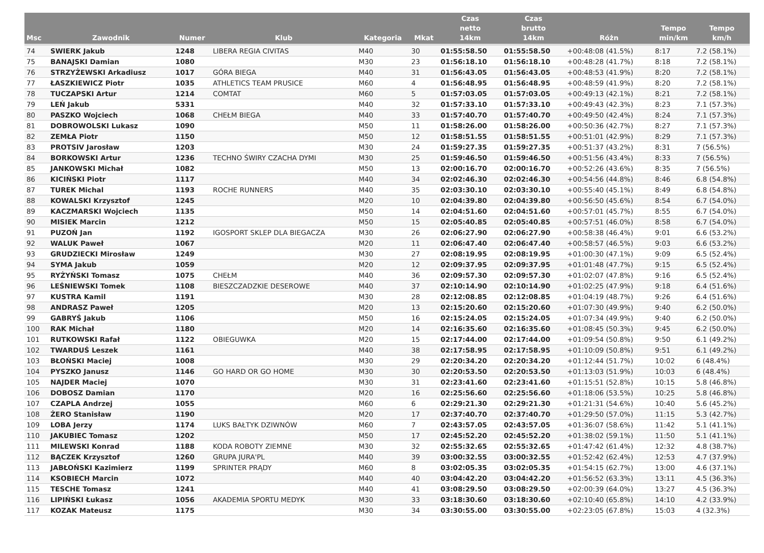| Msc | Zawodnik | Numer | Klub | Kategoria | Mkat | Czas netto 14km | Czas brutto 14km | Różn | Tempo min/km | Tempo km/h |
| --- | --- | --- | --- | --- | --- | --- | --- | --- | --- | --- |
| 74 | SWIERK Jakub | 1248 | LIBERA REGIA CIVITAS | M40 | 30 | 01:55:58.50 | 01:55:58.50 | +00:48:08 (41.5%) | 8:17 | 7.2 (58.1%) |
| 75 | BANAJSKI Damian | 1080 | | M30 | 23 | 01:56:18.10 | 01:56:18.10 | +00:48:28 (41.7%) | 8:18 | 7.2 (58.1%) |
| 76 | STRZYŻEWSKI Arkadiusz | 1017 | GÓRA BIEGA | M40 | 31 | 01:56:43.05 | 01:56:43.05 | +00:48:53 (41.9%) | 8:20 | 7.2 (58.1%) |
| 77 | ŁASZKIEWICZ Piotr | 1035 | ATHLETICS TEAM PRUSICE | M60 | 4 | 01:56:48.95 | 01:56:48.95 | +00:48:59 (41.9%) | 8:20 | 7.2 (58.1%) |
| 78 | TUCZAPSKI Artur | 1214 | COMTAT | M60 | 5 | 01:57:03.05 | 01:57:03.05 | +00:49:13 (42.1%) | 8:21 | 7.2 (58.1%) |
| 79 | LEŃ Jakub | 5331 | | M40 | 32 | 01:57:33.10 | 01:57:33.10 | +00:49:43 (42.3%) | 8:23 | 7.1 (57.3%) |
| 80 | PASZKO Wojciech | 1068 | CHEŁM BIEGA | M40 | 33 | 01:57:40.70 | 01:57:40.70 | +00:49:50 (42.4%) | 8:24 | 7.1 (57.3%) |
| 81 | DOBROWOLSKI Lukasz | 1090 | | M50 | 11 | 01:58:26.00 | 01:58:26.00 | +00:50:36 (42.7%) | 8:27 | 7.1 (57.3%) |
| 82 | ZEMŁA Piotr | 1150 | | M50 | 12 | 01:58:51.55 | 01:58:51.55 | +00:51:01 (42.9%) | 8:29 | 7.1 (57.3%) |
| 83 | PROTSIV Jarosław | 1203 | | M30 | 24 | 01:59:27.35 | 01:59:27.35 | +00:51:37 (43.2%) | 8:31 | 7 (56.5%) |
| 84 | BORKOWSKI Artur | 1236 | TECHNO ŚWIRY CZACHA DYMI | M30 | 25 | 01:59:46.50 | 01:59:46.50 | +00:51:56 (43.4%) | 8:33 | 7 (56.5%) |
| 85 | JANKOWSKI Michał | 1082 | | M50 | 13 | 02:00:16.70 | 02:00:16.70 | +00:52:26 (43.6%) | 8:35 | 7 (56.5%) |
| 86 | KICIŃSKI Piotr | 1117 | | M40 | 34 | 02:02:46.30 | 02:02:46.30 | +00:54:56 (44.8%) | 8:46 | 6.8 (54.8%) |
| 87 | TUREK Michal | 1193 | ROCHE RUNNERS | M40 | 35 | 02:03:30.10 | 02:03:30.10 | +00:55:40 (45.1%) | 8:49 | 6.8 (54.8%) |
| 88 | KOWALSKI Krzysztof | 1245 | | M20 | 10 | 02:04:39.80 | 02:04:39.80 | +00:56:50 (45.6%) | 8:54 | 6.7 (54.0%) |
| 89 | KACZMARSKI Wojciech | 1135 | | M50 | 14 | 02:04:51.60 | 02:04:51.60 | +00:57:01 (45.7%) | 8:55 | 6.7 (54.0%) |
| 90 | MISIEK Marcin | 1212 | | M50 | 15 | 02:05:40.85 | 02:05:40.85 | +00:57:51 (46.0%) | 8:58 | 6.7 (54.0%) |
| 91 | PUZOŃ Jan | 1192 | IGOSPORT SKLEP DLA BIEGACZA | M30 | 26 | 02:06:27.90 | 02:06:27.90 | +00:58:38 (46.4%) | 9:01 | 6.6 (53.2%) |
| 92 | WALUK Paweł | 1067 | | M20 | 11 | 02:06:47.40 | 02:06:47.40 | +00:58:57 (46.5%) | 9:03 | 6.6 (53.2%) |
| 93 | GRUDZIECKI Mirosław | 1249 | | M30 | 27 | 02:08:19.95 | 02:08:19.95 | +01:00:30 (47.1%) | 9:09 | 6.5 (52.4%) |
| 94 | SYMA Jakub | 1059 | | M20 | 12 | 02:09:37.95 | 02:09:37.95 | +01:01:48 (47.7%) | 9:15 | 6.5 (52.4%) |
| 95 | RYŻYŃSKI Tomasz | 1075 | CHEŁM | M40 | 36 | 02:09:57.30 | 02:09:57.30 | +01:02:07 (47.8%) | 9:16 | 6.5 (52.4%) |
| 96 | LEŚNIEWSKI Tomek | 1108 | BIESZCZADZKIE DESEROWE | M40 | 37 | 02:10:14.90 | 02:10:14.90 | +01:02:25 (47.9%) | 9:18 | 6.4 (51.6%) |
| 97 | KUSTRA Kamil | 1191 | | M30 | 28 | 02:12:08.85 | 02:12:08.85 | +01:04:19 (48.7%) | 9:26 | 6.4 (51.6%) |
| 98 | ANDRASZ Paweł | 1205 | | M20 | 13 | 02:15:20.60 | 02:15:20.60 | +01:07:30 (49.9%) | 9:40 | 6.2 (50.0%) |
| 99 | GABRYŚ Jakub | 1106 | | M50 | 16 | 02:15:24.05 | 02:15:24.05 | +01:07:34 (49.9%) | 9:40 | 6.2 (50.0%) |
| 100 | RAK Michał | 1180 | | M20 | 14 | 02:16:35.60 | 02:16:35.60 | +01:08:45 (50.3%) | 9:45 | 6.2 (50.0%) |
| 101 | RUTKOWSKI Rafał | 1122 | OBIEGUWKA | M20 | 15 | 02:17:44.00 | 02:17:44.00 | +01:09:54 (50.8%) | 9:50 | 6.1 (49.2%) |
| 102 | TWARDUŚ Leszek | 1161 | | M40 | 38 | 02:17:58.95 | 02:17:58.95 | +01:10:09 (50.8%) | 9:51 | 6.1 (49.2%) |
| 103 | BŁOŃSKI Maciej | 1008 | | M30 | 29 | 02:20:34.20 | 02:20:34.20 | +01:12:44 (51.7%) | 10:02 | 6 (48.4%) |
| 104 | PYSZKO Janusz | 1146 | GO HARD OR GO HOME | M30 | 30 | 02:20:53.50 | 02:20:53.50 | +01:13:03 (51.9%) | 10:03 | 6 (48.4%) |
| 105 | NAJDER Maciej | 1070 | | M30 | 31 | 02:23:41.60 | 02:23:41.60 | +01:15:51 (52.8%) | 10:15 | 5.8 (46.8%) |
| 106 | DOBOSZ Damian | 1170 | | M20 | 16 | 02:25:56.60 | 02:25:56.60 | +01:18:06 (53.5%) | 10:25 | 5.8 (46.8%) |
| 107 | CZAPLA Andrzej | 1055 | | M60 | 6 | 02:29:21.30 | 02:29:21.30 | +01:21:31 (54.6%) | 10:40 | 5.6 (45.2%) |
| 108 | ŻERO Stanisław | 1190 | | M20 | 17 | 02:37:40.70 | 02:37:40.70 | +01:29:50 (57.0%) | 11:15 | 5.3 (42.7%) |
| 109 | LOBA Jerzy | 1174 | LUKS BAŁTYK DZIWNÓW | M60 | 7 | 02:43:57.05 | 02:43:57.05 | +01:36:07 (58.6%) | 11:42 | 5.1 (41.1%) |
| 110 | JAKUBIEC Tomasz | 1202 | | M50 | 17 | 02:45:52.20 | 02:45:52.20 | +01:38:02 (59.1%) | 11:50 | 5.1 (41.1%) |
| 111 | MILEWSKI Konrad | 1188 | KODA ROBOTY ZIEMNE | M30 | 32 | 02:55:32.65 | 02:55:32.65 | +01:47:42 (61.4%) | 12:32 | 4.8 (38.7%) |
| 112 | BĄCZEK Krzysztof | 1260 | GRUPA JURA'PL | M40 | 39 | 03:00:32.55 | 03:00:32.55 | +01:52:42 (62.4%) | 12:53 | 4.7 (37.9%) |
| 113 | JABŁOŃSKI Kazimierz | 1199 | SPRINTER PRĄDY | M60 | 8 | 03:02:05.35 | 03:02:05.35 | +01:54:15 (62.7%) | 13:00 | 4.6 (37.1%) |
| 114 | KSOBIECH Marcin | 1072 | | M40 | 40 | 03:04:42.20 | 03:04:42.20 | +01:56:52 (63.3%) | 13:11 | 4.5 (36.3%) |
| 115 | TESCHE Tomasz | 1241 | | M40 | 41 | 03:08:29.50 | 03:08:29.50 | +02:00:39 (64.0%) | 13:27 | 4.5 (36.3%) |
| 116 | LIPIŃSKI Łukasz | 1056 | AKADEMIA SPORTU MEDYK | M30 | 33 | 03:18:30.60 | 03:18:30.60 | +02:10:40 (65.8%) | 14:10 | 4.2 (33.9%) |
| 117 | KOZAK Mateusz | 1175 | | M30 | 34 | 03:30:55.00 | 03:30:55.00 | +02:23:05 (67.8%) | 15:03 | 4 (32.3%) |